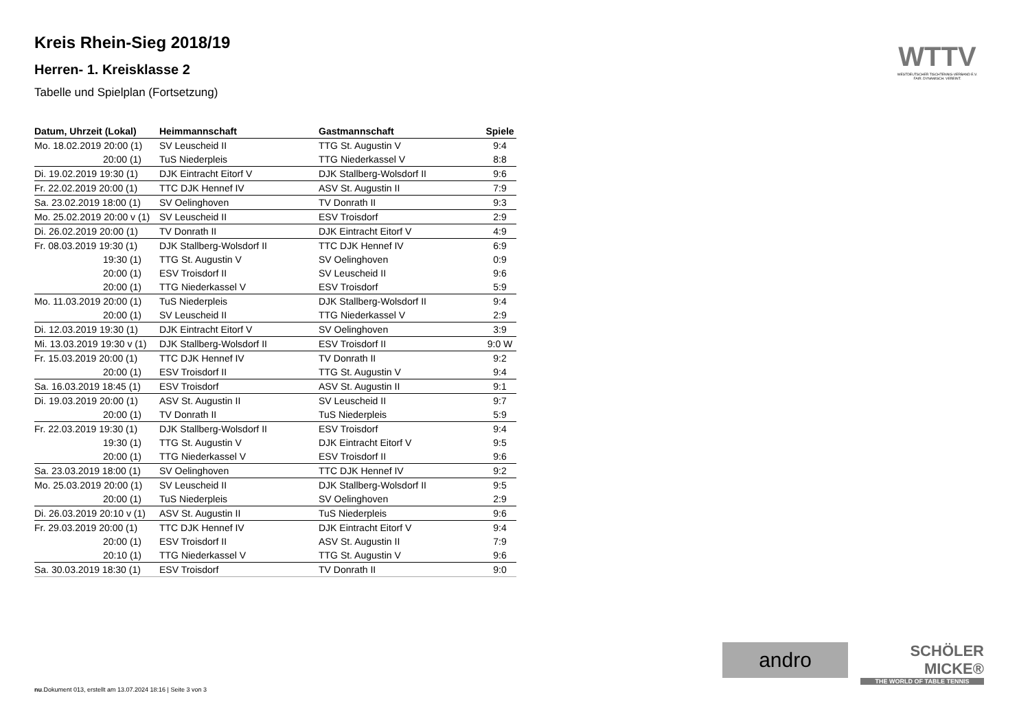Kreis Rhein-Sieg 2018/19
Herren- 1. Kreisklasse 2
Tabelle und Spielplan (Fortsetzung)
| Datum, Uhrzeit (Lokal) | Heimmannschaft | Gastmannschaft | Spiele |
| --- | --- | --- | --- |
| Mo. 18.02.2019 20:00 (1) | SV Leuscheid II | TTG St. Augustin V | 9:4 |
| 20:00 (1) | TuS Niederpleis | TTG Niederkassel V | 8:8 |
| Di. 19.02.2019 19:30 (1) | DJK Eintracht Eitorf V | DJK Stallberg-Wolsdorf II | 9:6 |
| Fr. 22.02.2019 20:00 (1) | TTC DJK Hennef IV | ASV St. Augustin II | 7:9 |
| Sa. 23.02.2019 18:00 (1) | SV Oelinghoven | TV Donrath II | 9:3 |
| Mo. 25.02.2019 20:00 v (1) | SV Leuscheid II | ESV Troisdorf | 2:9 |
| Di. 26.02.2019 20:00 (1) | TV Donrath II | DJK Eintracht Eitorf V | 4:9 |
| Fr. 08.03.2019 19:30 (1) | DJK Stallberg-Wolsdorf II | TTC DJK Hennef IV | 6:9 |
| 19:30 (1) | TTG St. Augustin V | SV Oelinghoven | 0:9 |
| 20:00 (1) | ESV Troisdorf II | SV Leuscheid II | 9:6 |
| 20:00 (1) | TTG Niederkassel V | ESV Troisdorf | 5:9 |
| Mo. 11.03.2019 20:00 (1) | TuS Niederpleis | DJK Stallberg-Wolsdorf II | 9:4 |
| 20:00 (1) | SV Leuscheid II | TTG Niederkassel V | 2:9 |
| Di. 12.03.2019 19:30 (1) | DJK Eintracht Eitorf V | SV Oelinghoven | 3:9 |
| Mi. 13.03.2019 19:30 v (1) | DJK Stallberg-Wolsdorf II | ESV Troisdorf II | 9:0 W |
| Fr. 15.03.2019 20:00 (1) | TTC DJK Hennef IV | TV Donrath II | 9:2 |
| 20:00 (1) | ESV Troisdorf II | TTG St. Augustin V | 9:4 |
| Sa. 16.03.2019 18:45 (1) | ESV Troisdorf | ASV St. Augustin II | 9:1 |
| Di. 19.03.2019 20:00 (1) | ASV St. Augustin II | SV Leuscheid II | 9:7 |
| 20:00 (1) | TV Donrath II | TuS Niederpleis | 5:9 |
| Fr. 22.03.2019 19:30 (1) | DJK Stallberg-Wolsdorf II | ESV Troisdorf | 9:4 |
| 19:30 (1) | TTG St. Augustin V | DJK Eintracht Eitorf V | 9:5 |
| 20:00 (1) | TTG Niederkassel V | ESV Troisdorf II | 9:6 |
| Sa. 23.03.2019 18:00 (1) | SV Oelinghoven | TTC DJK Hennef IV | 9:2 |
| Mo. 25.03.2019 20:00 (1) | SV Leuscheid II | DJK Stallberg-Wolsdorf II | 9:5 |
| 20:00 (1) | TuS Niederpleis | SV Oelinghoven | 2:9 |
| Di. 26.03.2019 20:10 v (1) | ASV St. Augustin II | TuS Niederpleis | 9:6 |
| Fr. 29.03.2019 20:00 (1) | TTC DJK Hennef IV | DJK Eintracht Eitorf V | 9:4 |
| 20:00 (1) | ESV Troisdorf II | ASV St. Augustin II | 7:9 |
| 20:10 (1) | TTG Niederkassel V | TTG St. Augustin V | 9:6 |
| Sa. 30.03.2019 18:30 (1) | ESV Troisdorf | TV Donrath II | 9:0 |
WTTV
WESTDEUTSCHER TISCHTENNIS-VERBAND E.V.
FAIR. DYNAMISCH. VEREINT.
andro
SCHÖLER
MICKE®
THE WORLD OF TABLE TENNIS
nu.Dokument 013, erstellt am 13.07.2024 18:16 | Seite 3 von 3